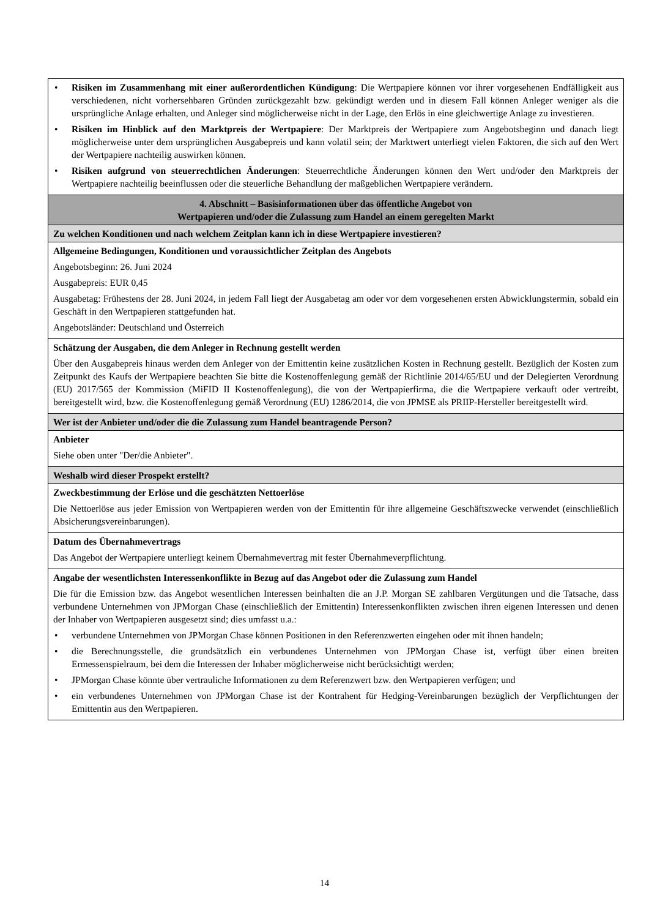| • Risiken im Zusammenhang mit einer außerordentlichen Kündigung : Die Wertpapiere können vor ihrer vorgesehenen Endfälligkeit aus verschiedenen, nicht vorhersehbaren Gründen zurückgezahlt bzw. gekündigt werden und in diesem Fall können Anleger weniger als die ursprüngliche Anlage erhalten, und Anleger sind möglicherweise nicht in der Lage, den Erlös in eine gleichwertige Anlage zu investieren. • Risiken im Hinblick auf den Marktpreis der Wertpapiere : Der Marktpreis der Wertpapiere zum Angebotsbeginn und danach liegt möglicherweise unter dem ursprünglichen Ausgabepreis und kann volatil sein; der Marktwert unterliegt vielen Faktoren, die sich auf den Wert der Wertpapiere nachteilig auswirken können. • Risiken aufgrund von steuerrechtlichen Änderungen : Steuerrechtliche Änderungen können den Wert und/oder den Marktpreis der Wertpapiere nachteilig beeinflussen oder die steuerliche Behandlung der maßgeblichen Wertpapiere verändern. |
| 4. Abschnitt – Basisinformationen über das öffentliche Angebot von Wertpapieren und/oder die Zulassung zum Handel an einem geregelten Markt |
| Zu welchen Konditionen und nach welchem Zeitplan kann ich in diese Wertpapiere investieren? |
| Allgemeine Bedingungen, Konditionen und voraussichtlicher Zeitplan des Angebots Angebotsbeginn: 26. Juni 2024 Ausgabepreis: EUR 0,45 Ausgabetag: Frühestens der 28. Juni 2024, in jedem Fall liegt der Ausgabetag am oder vor dem vorgesehenen ersten Abwicklungstermin, sobald ein Geschäft in den Wertpapieren stattgefunden hat. Angebotsländer: Deutschland und Österreich |
| Schätzung der Ausgaben, die dem Anleger in Rechnung gestellt werden Über den Ausgabepreis hinaus werden dem Anleger von der Emittentin keine zusätzlichen Kosten in Rechnung gestellt. Bezüglich der Kosten zum Zeitpunkt des Kaufs der Wertpapiere beachten Sie bitte die Kostenoffenlegung gemäß der Richtlinie 2014/65/EU und der Delegierten Verordnung (EU) 2017/565 der Kommission (MiFID II Kostenoffenlegung), die von der Wertpapierfirma, die die Wertpapiere verkauft oder vertreibt, bereitgestellt wird, bzw. die Kostenoffenlegung gemäß Verordnung (EU) 1286/2014, die von JPMSE als PRIIP-Hersteller bereitgestellt wird. |
| Wer ist der Anbieter und/oder die die Zulassung zum Handel beantragende Person? |
| Anbieter Siehe oben unter "Der/die Anbieter". |
| Weshalb wird dieser Prospekt erstellt? |
| Zweckbestimmung der Erlöse und die geschätzten Nettoerlöse Die Nettoerlöse aus jeder Emission von Wertpapieren werden von der Emittentin für ihre allgemeine Geschäftszwecke verwendet (einschließlich Absicherungsvereinbarungen). |
| Datum des Übernahmevertrags Das Angebot der Wertpapiere unterliegt keinem Übernahmevertrag mit fester Übernahmeverpflichtung. |
| Angabe der wesentlichsten Interessenkonflikte in Bezug auf das Angebot oder die Zulassung zum Handel Die für die Emission bzw. das Angebot wesentlichen Interessen beinhalten die an J.P. Morgan SE zahlbaren Vergütungen und die Tatsache, dass verbundene Unternehmen von JPMorgan Chase (einschließlich der Emittentin) Interessenkonflikten zwischen ihren eigenen Interessen und denen der Inhaber von Wertpapieren ausgesetzt sind; dies umfasst u.a.: • verbundene Unternehmen von JPMorgan Chase können Positionen in den Referenzwerten eingehen oder mit ihnen handeln; • die Berechnungsstelle, die grundsätzlich ein verbundenes Unternehmen von JPMorgan Chase ist, verfügt über einen breiten Ermessenspielraum, bei dem die Interessen der Inhaber möglicherweise nicht berücksichtigt werden; • JPMorgan Chase könnte über vertrauliche Informationen zu dem Referenzwert bzw. den Wertpapieren verfügen; und • ein verbundenes Unternehmen von JPMorgan Chase ist der Kontrahent für Hedging-Vereinbarungen bezüglich der Verpflichtungen der Emittentin aus den Wertpapieren. |
14